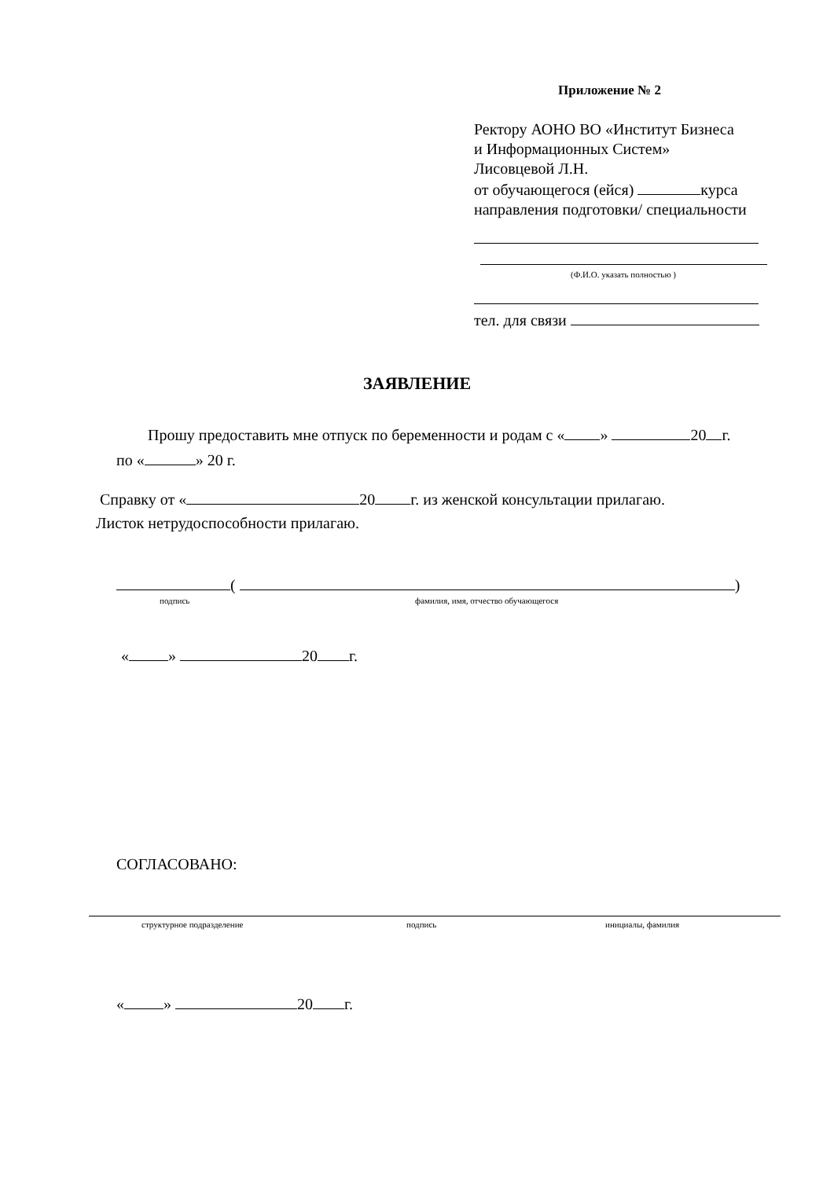Приложение № 2
Ректору АОНО ВО «Институт Бизнеса
и Информационных Систем»
Лисовцевой Л.Н.
от обучающегося (ейся) курса
направления подготовки/ специальности
(Ф.И.О. указать полностью )
тел. для связи
ЗАЯВЛЕНИЕ
Прошу предоставить мне отпуск по беременности и родам с « » 20 г.
по « » 20 г.
Справку от « 20 г. из женской консультации прилагаю.
Листок нетрудоспособности прилагаю.
( )
подпись
фамилия, имя, отчество обучающегося
« » 20 г.
СОГЛАСОВАНО:
структурное подразделение подпись инициалы, фамилия
« » 20 г.